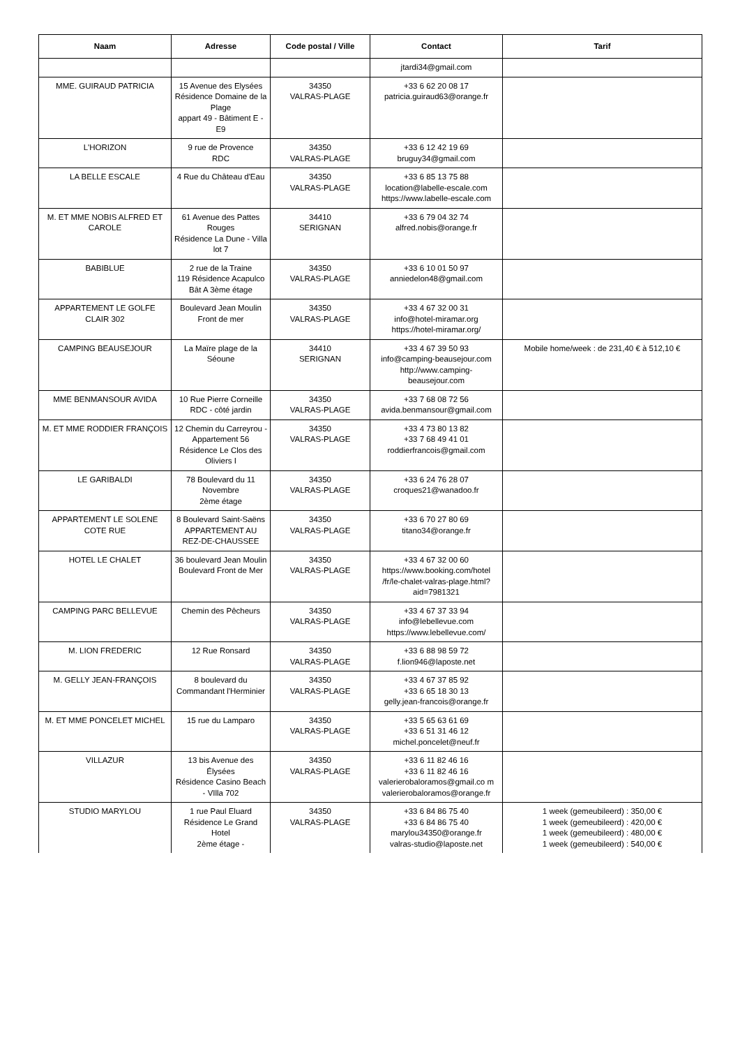| Naam | Adresse | Code postal / Ville | Contact | Tarif |
| --- | --- | --- | --- | --- |
| | | | jtardi34@gmail.com | |
| MME. GUIRAUD PATRICIA | 15 Avenue des Elysées Résidence Domaine de la Plage appart 49 - Bâtiment E - E9 | 34350 VALRAS-PLAGE | +33 6 62 20 08 17 patricia.guiraud63@orange.fr | |
| L'HORIZON | 9 rue de Provence RDC | 34350 VALRAS-PLAGE | +33 6 12 42 19 69 bruguy34@gmail.com | |
| LA BELLE ESCALE | 4 Rue du Château d'Eau | 34350 VALRAS-PLAGE | +33 6 85 13 75 88 location@labelle-escale.com https://www.labelle-escale.com | |
| M. ET MME NOBIS ALFRED ET CAROLE | 61 Avenue des Pattes Rouges Résidence La Dune - Villa lot 7 | 34410 SERIGNAN | +33 6 79 04 32 74 alfred.nobis@orange.fr | |
| BABIBLUE | 2 rue de la Traine 119 Résidence Acapulco Bât A 3ème étage | 34350 VALRAS-PLAGE | +33 6 10 01 50 97 anniedelon48@gmail.com | |
| APPARTEMENT LE GOLFE CLAIR 302 | Boulevard Jean Moulin Front de mer | 34350 VALRAS-PLAGE | +33 4 67 32 00 31 info@hotel-miramar.org https://hotel-miramar.org/ | |
| CAMPING BEAUSEJOUR | La Maïre plage de la Séoune | 34410 SERIGNAN | +33 4 67 39 50 93 info@camping-beausejour.com http://www.camping-beausejour.com | Mobile home/week : de 231,40 € à 512,10 € |
| MME BENMANSOUR AVIDA | 10 Rue Pierre Corneille RDC - côté jardin | 34350 VALRAS-PLAGE | +33 7 68 08 72 56 avida.benmansour@gmail.com | |
| M. ET MME RODDIER FRANÇOIS | 12 Chemin du Carreyrou - Appartement 56 Résidence Le Clos des Oliviers I | 34350 VALRAS-PLAGE | +33 4 73 80 13 82 +33 7 68 49 41 01 roddierfrancois@gmail.com | |
| LE GARIBALDI | 78 Boulevard du 11 Novembre 2ème étage | 34350 VALRAS-PLAGE | +33 6 24 76 28 07 croques21@wanadoo.fr | |
| APPARTEMENT LE SOLENE COTE RUE | 8 Boulevard Saint-Saëns APPARTEMENT AU REZ-DE-CHAUSSEE | 34350 VALRAS-PLAGE | +33 6 70 27 80 69 titano34@orange.fr | |
| HOTEL LE CHALET | 36 boulevard Jean Moulin Boulevard Front de Mer | 34350 VALRAS-PLAGE | +33 4 67 32 00 60 https://www.booking.com/hotel /fr/le-chalet-valras-plage.html?aid=7981321 | |
| CAMPING PARC BELLEVUE | Chemin des Pêcheurs | 34350 VALRAS-PLAGE | +33 4 67 37 33 94 info@lebellevue.com https://www.lebellevue.com/ | |
| M. LION FREDERIC | 12 Rue Ronsard | 34350 VALRAS-PLAGE | +33 6 88 98 59 72 f.lion946@laposte.net | |
| M. GELLY JEAN-FRANÇOIS | 8 boulevard du Commandant l'Herminier | 34350 VALRAS-PLAGE | +33 4 67 37 85 92 +33 6 65 18 30 13 gelly.jean-francois@orange.fr | |
| M. ET MME PONCELET MICHEL | 15 rue du Lamparo | 34350 VALRAS-PLAGE | +33 5 65 63 61 69 +33 6 51 31 46 12 michel.poncelet@neuf.fr | |
| VILLAZUR | 13 bis Avenue des Élysées Résidence Casino Beach - VIlla 702 | 34350 VALRAS-PLAGE | +33 6 11 82 46 16 +33 6 11 82 46 16 valerierobaloramos@gmail.co m valerierobaloramos@orange.fr | |
| STUDIO MARYLOU | 1 rue Paul Eluard Résidence Le Grand Hotel 2ème étage - | 34350 VALRAS-PLAGE | +33 6 84 86 75 40 +33 6 84 86 75 40 marylou34350@orange.fr valras-studio@laposte.net | 1 week (gemeubileerd) : 350,00 € 1 week (gemeubileerd) : 420,00 € 1 week (gemeubileerd) : 480,00 € 1 week (gemeubileerd) : 540,00 € |